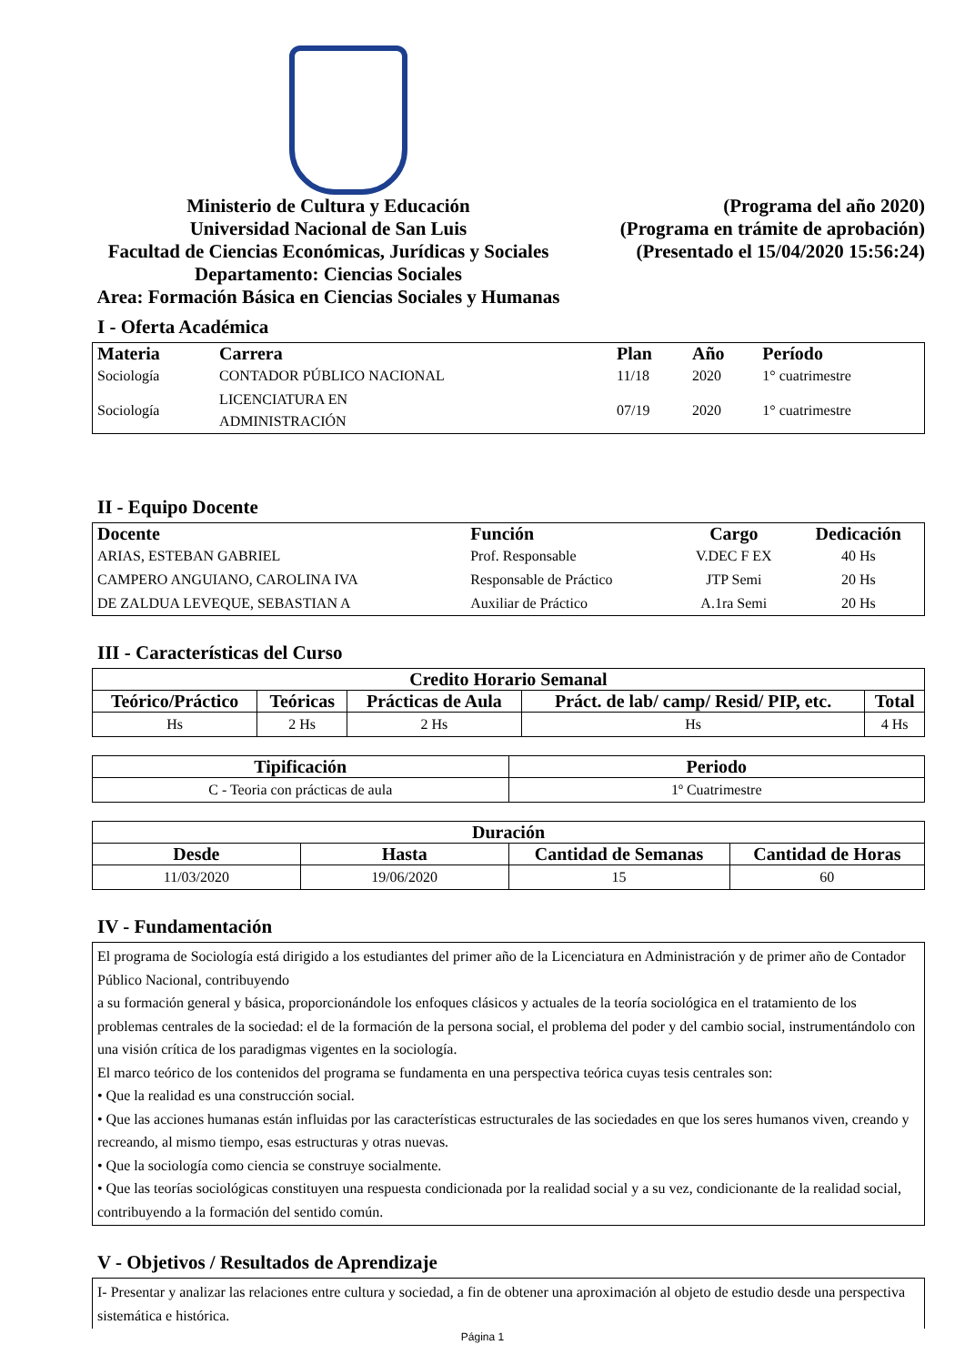Ministerio de Cultura y Educación
Universidad Nacional de San Luis
Facultad de Ciencias Económicas, Jurídicas y Sociales
Departamento: Ciencias Sociales
Area: Formación Básica en Ciencias Sociales y Humanas
(Programa del año 2020)
(Programa en trámite de aprobación)
(Presentado el 15/04/2020 15:56:24)
I - Oferta Académica
| Materia | Carrera | Plan | Año | Período |
| --- | --- | --- | --- | --- |
| Sociología | CONTADOR PÚBLICO NACIONAL | 11/18 | 2020 | 1° cuatrimestre |
| Sociología | LICENCIATURA EN ADMINISTRACIÓN | 07/19 | 2020 | 1° cuatrimestre |
II - Equipo Docente
| Docente | Función | Cargo | Dedicación |
| --- | --- | --- | --- |
| ARIAS, ESTEBAN GABRIEL | Prof. Responsable | V.DEC F EX | 40 Hs |
| CAMPERO ANGUIANO, CAROLINA IVA | Responsable de Práctico | JTP Semi | 20 Hs |
| DE ZALDUA LEVEQUE, SEBASTIAN A | Auxiliar de Práctico | A.1ra Semi | 20 Hs |
III - Características del Curso
| Credito Horario Semanal | | | | |
| --- | --- | --- | --- | --- |
| Teórico/Práctico | Teóricas | Prácticas de Aula | Práct. de lab/ camp/ Resid/ PIP, etc. | Total |
| Hs | 2 Hs | 2 Hs | Hs | 4 Hs |
| Tipificación | Periodo |
| --- | --- |
| C - Teoria con prácticas de aula | 1º Cuatrimestre |
| Duración | | | |
| --- | --- | --- | --- |
| Desde | Hasta | Cantidad de Semanas | Cantidad de Horas |
| 11/03/2020 | 19/06/2020 | 15 | 60 |
IV - Fundamentación
El programa de Sociología está dirigido a los estudiantes del primer año de la Licenciatura en Administración y de primer año de Contador Público Nacional, contribuyendo
a su formación general y básica, proporcionándole los enfoques clásicos y actuales de la teoría sociológica en el tratamiento de los problemas centrales de la sociedad: el de la formación de la persona social, el problema del poder y del cambio social, instrumentándolo con una visión crítica de los paradigmas vigentes en la sociología.
El marco teórico de los contenidos del programa se fundamenta en una perspectiva teórica cuyas tesis centrales son:
• Que la realidad es una construcción social.
• Que las acciones humanas están influidas por las características estructurales de las sociedades en que los seres humanos viven, creando y recreando, al mismo tiempo, esas estructuras y otras nuevas.
• Que la sociología como ciencia se construye socialmente.
• Que las teorías sociológicas constituyen una respuesta condicionada por la realidad social y a su vez, condicionante de la realidad social, contribuyendo a la formación del sentido común.
V - Objetivos / Resultados de Aprendizaje
I- Presentar y analizar las relaciones entre cultura y sociedad, a fin de obtener una aproximación al objeto de estudio desde una perspectiva sistemática e histórica.
Página 1